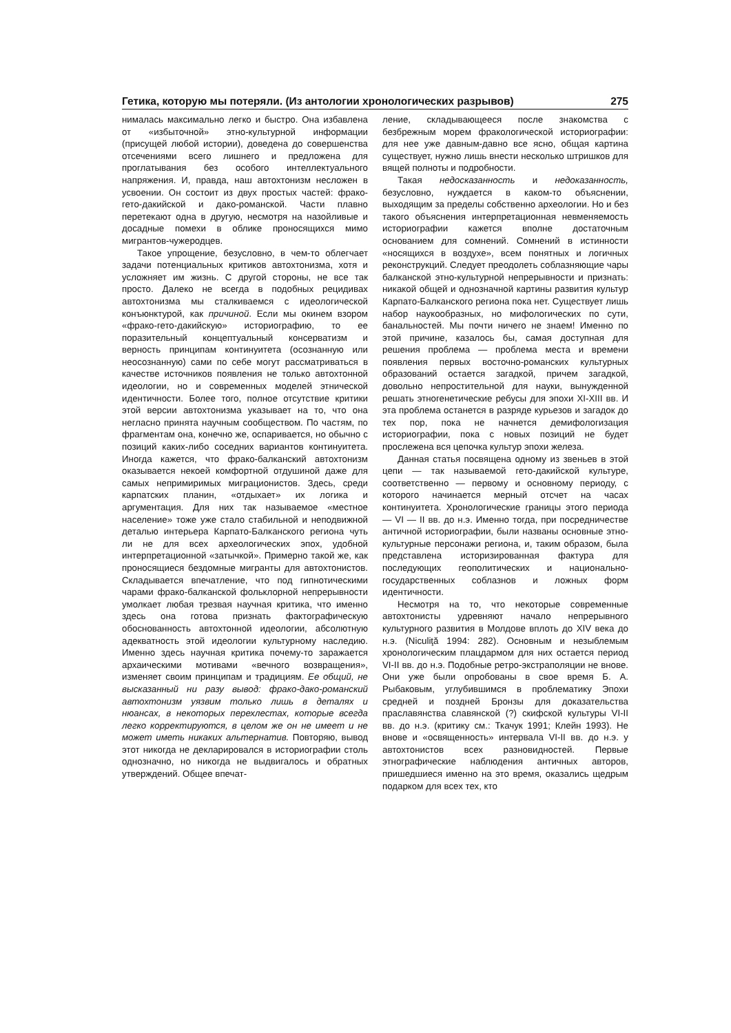Гетика, которую мы потеряли. (Из антологии хронологических разрывов) 275
нималась максимально легко и быстро. Она избавлена от «избыточной» этно-культурной информации (присущей любой истории), доведена до совершенства отсечениями всего лишнего и предложена для проглатывания без особого интеллектуального напряжения. И, правда, наш автохтонизм несложен в усвоении. Он состоит из двух простых частей: фрако-гето-дакийской и дако-романской. Части плавно перетекают одна в другую, несмотря на назойливые и досадные помехи в облике проносящихся мимо мигрантов-чужеродцев.
Такое упрощение, безусловно, в чем-то облегчает задачи потенциальных критиков автохтонизма, хотя и усложняет им жизнь. С другой стороны, не все так просто. Далеко не всегда в подобных рецидивах автохтонизма мы сталкиваемся с идеологической конъюнктурой, как причиной. Если мы окинем взором «фрако-гето-дакийскую» историографию, то ее поразительный концептуальный консерватизм и верность принципам континуитета (осознанную или неосознанную) сами по себе могут рассматриваться в качестве источников появления не только автохтонной идеологии, но и современных моделей этнической идентичности. Более того, полное отсутствие критики этой версии автохтонизма указывает на то, что она негласно принята научным сообществом. По частям, по фрагментам она, конечно же, оспаривается, но обычно с позиций каких-либо соседних вариантов континуитета. Иногда кажется, что фрако-балканский автохтонизм оказывается некоей комфортной отдушиной даже для самых непримиримых миграционистов. Здесь, среди карпатских планин, «отдыхает» их логика и аргументация. Для них так называемое «местное население» тоже уже стало стабильной и неподвижной деталью интерьера Карпато-Балканского региона чуть ли не для всех археологических эпох, удобной интерпретационной «затычкой». Примерно такой же, как проносящиеся бездомные мигранты для автохтонистов. Складывается впечатление, что под гипнотическими чарами фрако-балканской фольклорной непрерывности умолкает любая трезвая научная критика, что именно здесь она готова признать фактографическую обоснованность автохтонной идеологии, абсолютную адекватность этой идеологии культурному наследию. Именно здесь научная критика почему-то заражается архаическими мотивами «вечного возвращения», изменяет своим принципам и традициям. Ее общий, не высказанный ни разу вывод: фрако-дако-романский автохтонизм уязвим только лишь в деталях и нюансах, в некоторых перехлестах, которые всегда легко корректируются, в целом же он не имеет и не может иметь никаких альтернатив. Повторяю, вывод этот никогда не декларировался в историографии столь однозначно, но никогда не выдвигалось и обратных утверждений. Общее впечат-
ление, складывающееся после знакомства с безбрежным морем фракологической историографии: для нее уже давным-давно все ясно, общая картина существует, нужно лишь внести несколько штришков для вящей полноты и подробности.
Такая недосказанность и недоказанность, безусловно, нуждается в каком-то объяснении, выходящим за пределы собственно археологии. Но и без такого объяснения интерпретационная невменяемость историографии кажется вполне достаточным основанием для сомнений. Сомнений в истинности «носящихся в воздухе», всем понятных и логичных реконструкций. Следует преодолеть соблазняющие чары балканской этно-культурной непрерывности и признать: никакой общей и однозначной картины развития культур Карпато-Балканского региона пока нет. Существует лишь набор наукообразных, но мифологических по сути, банальностей. Мы почти ничего не знаем! Именно по этой причине, казалось бы, самая доступная для решения проблема — проблема места и времени появления первых восточно-романских культурных образований остается загадкой, причем загадкой, довольно непростительной для науки, вынужденной решать этногенетические ребусы для эпохи XI-XIII вв. И эта проблема останется в разряде курьезов и загадок до тех пор, пока не начнется демифологизация историографии, пока с новых позиций не будет прослежена вся цепочка культур эпохи железа.
Данная статья посвящена одному из звеньев в этой цепи — так называемой гето-дакийской культуре, соответственно — первому и основному периоду, с которого начинается мерный отсчет на часах континуитета. Хронологические границы этого периода — VI — II вв. до н.э. Именно тогда, при посредничестве античной историографии, были названы основные этно-культурные персонажи региона, и, таким образом, была представлена историзированная фактура для последующих геополитических и национально-государственных соблазнов и ложных форм идентичности.
Несмотря на то, что некоторые современные автохтонисты удревняют начало непрерывного культурного развития в Молдове вплоть до XIV века до н.э. (Niculiţă 1994: 282). Основным и незыблемым хронологическим плацдармом для них остается период VI-II вв. до н.э. Подобные ретро-экстраполяции не внове. Они уже были опробованы в свое время Б. А. Рыбаковым, углубившимся в проблематику Эпохи средней и поздней Бронзы для доказательства праславянства славянской (?) скифской культуры VI-II вв. до н.э. (критику см.: Ткачук 1991; Клейн 1993). Не внове и «освященность» интервала VI-II вв. до н.э. у автохтонистов всех разновидностей. Первые этнографические наблюдения античных авторов, пришедшиеся именно на это время, оказались щедрым подарком для всех тех, кто